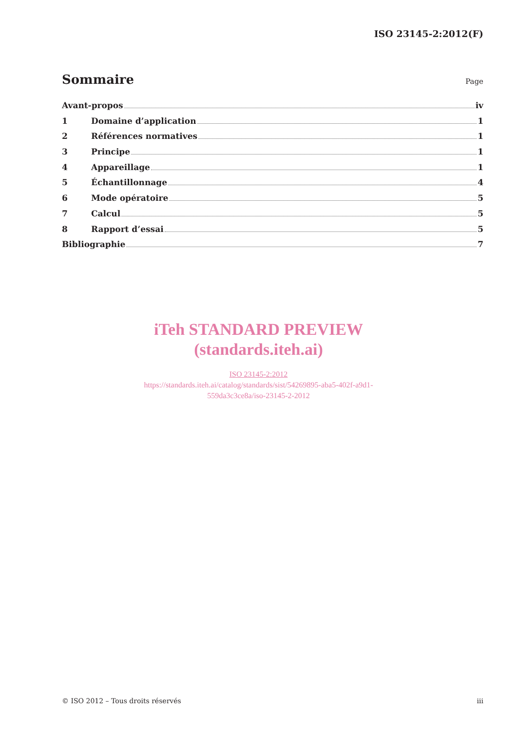ISO 23145-2:2012(F)
Sommaire
Page
Avant-propos iv
1 Domaine d’application 1
2 Références normatives 1
3 Principe 1
4 Appareillage 1
5 Échantillonnage 4
6 Mode opératoire 5
7 Calcul 5
8 Rapport d’essai 5
Bibliographie 7
iTeh STANDARD PREVIEW
(standards.iteh.ai)
ISO 23145-2:2012
https://standards.iteh.ai/catalog/standards/sist/54269895-aba5-402f-a9d1-
559da3c3ce8a/iso-23145-2-2012
© ISO 2012 – Tous droits réservés iii